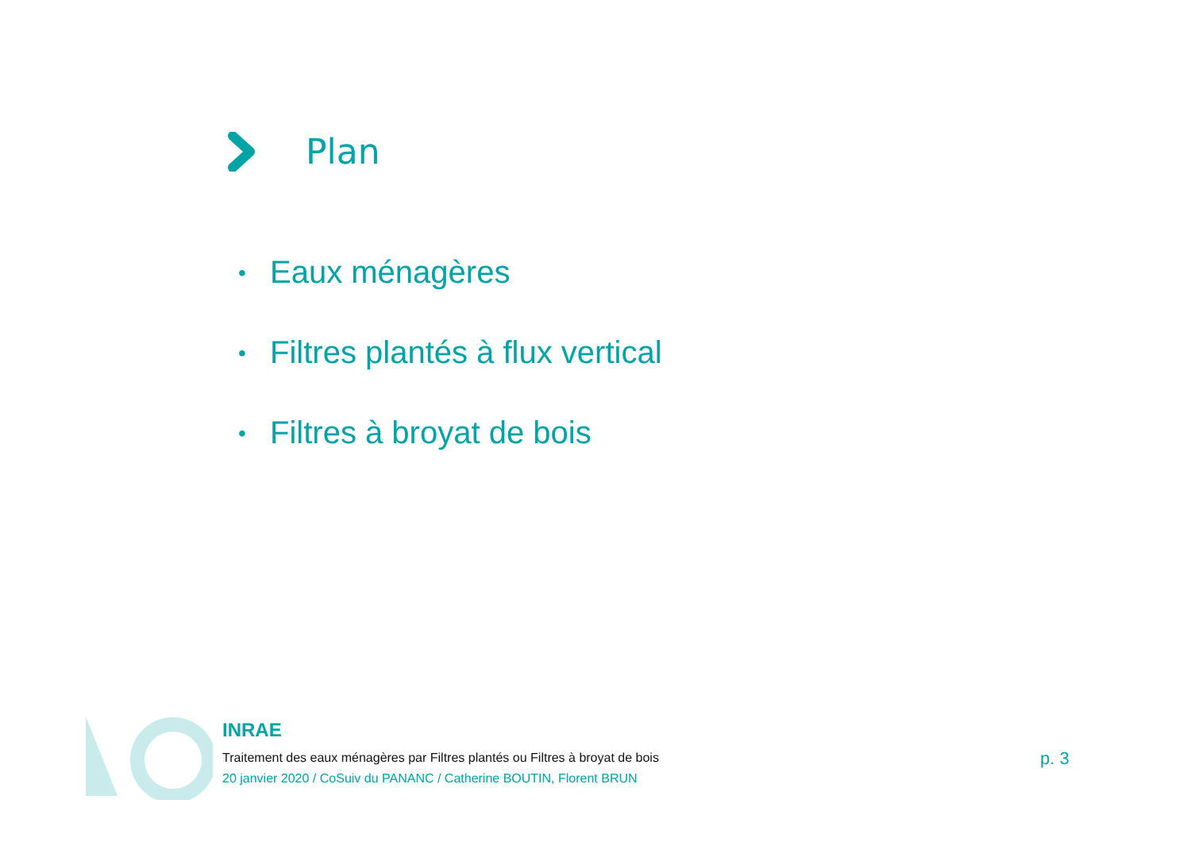Plan
• Eaux ménagères
• Filtres plantés à flux vertical
• Filtres à broyat de bois
INRAE
Traitement des eaux ménagères par Filtres plantés ou Filtres à broyat de bois
20 janvier 2020 / CoSuiv du PANANC / Catherine BOUTIN, Florent BRUN
p. 3